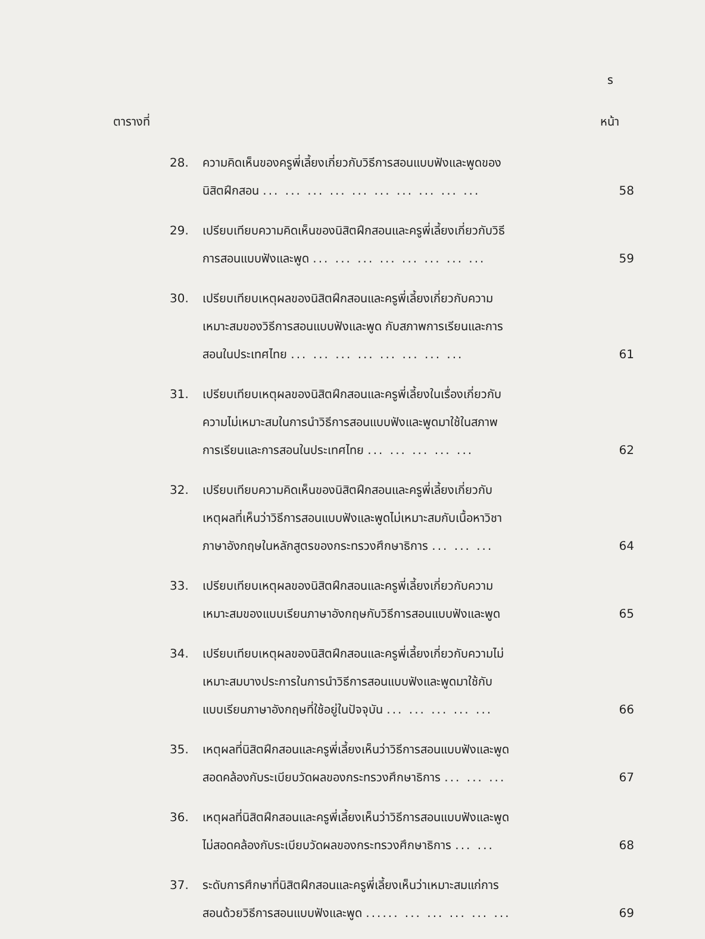ร
ตารางที่ หน้า
28. ความคิดเห็นของครูพี่เลี้ยงเกี่ยวกับวิธีการสอนแบบฟังและพูดของ
นิสิตฝึกสอน ... ... ... ... ... ... ... ... ... ...
58
29. เปรียบเทียบความคิดเห็นของนิสิตฝึกสอนและครูพี่เลี้ยงเกี่ยวกับวิธี
การสอนแบบฟังและพูด ... ... ... ... ... ... ... ...
59
30. เปรียบเทียบเหตุผลของนิสิตฝึกสอนและครูพี่เลี้ยงเกี่ยวกับความ
เหมาะสมของวิธีการสอนแบบฟังและพูด กับสภาพการเรียนและการ
สอนในประเทศไทย ... ... ... ... ... ... ... ...
61
31. เปรียบเทียบเหตุผลของนิสิตฝึกสอนและครูพี่เลี้ยงในเรื่องเกี่ยวกับ
ความไม่เหมาะสมในการนำวิธีการสอนแบบฟังและพูดมาใช้ในสภาพ
การเรียนและการสอนในประเทศไทย ... ... ... ... ...
62
32. เปรียบเทียบความคิดเห็นของนิสิตฝึกสอนและครูพี่เลี้ยงเกี่ยวกับ
เหตุผลที่เห็นว่าวิธีการสอนแบบฟังและพูดไม่เหมาะสมกับเนื้อหาวิชา
ภาษาอังกฤษในหลักสูตรของกระทรวงศึกษาธิการ ... ... ...
64
33. เปรียบเทียบเหตุผลของนิสิตฝึกสอนและครูพี่เลี้ยงเกี่ยวกับความ
เหมาะสมของแบบเรียนภาษาอังกฤษกับวิธีการสอนแบบฟังและพูด
65
34. เปรียบเทียบเหตุผลของนิสิตฝึกสอนและครูพี่เลี้ยงเกี่ยวกับความไม่
เหมาะสมบางประการในการนำวิธีการสอนแบบฟังและพูดมาใช้กับ
แบบเรียนภาษาอังกฤษที่ใช้อยู่ในปัจจุบัน ... ... ... ... ...
66
35. เหตุผลที่นิสิตฝึกสอนและครูพี่เลี้ยงเห็นว่าวิธีการสอนแบบฟังและพูด
สอดคล้องกับระเบียบวัดผลของกระทรวงศึกษาธิการ ... ... ...
67
36. เหตุผลที่นิสิตฝึกสอนและครูพี่เลี้ยงเห็นว่าวิธีการสอนแบบฟังและพูด
ไม่สอดคล้องกับระเบียบวัดผลของกระทรวงศึกษาธิการ ... ...
68
37. ระดับการศึกษาที่นิสิตฝึกสอนและครูพี่เลี้ยงเห็นว่าเหมาะสมแก่การ
สอนด้วยวิธีการสอนแบบฟังและพูด ...... ... ... ... ... ...
69